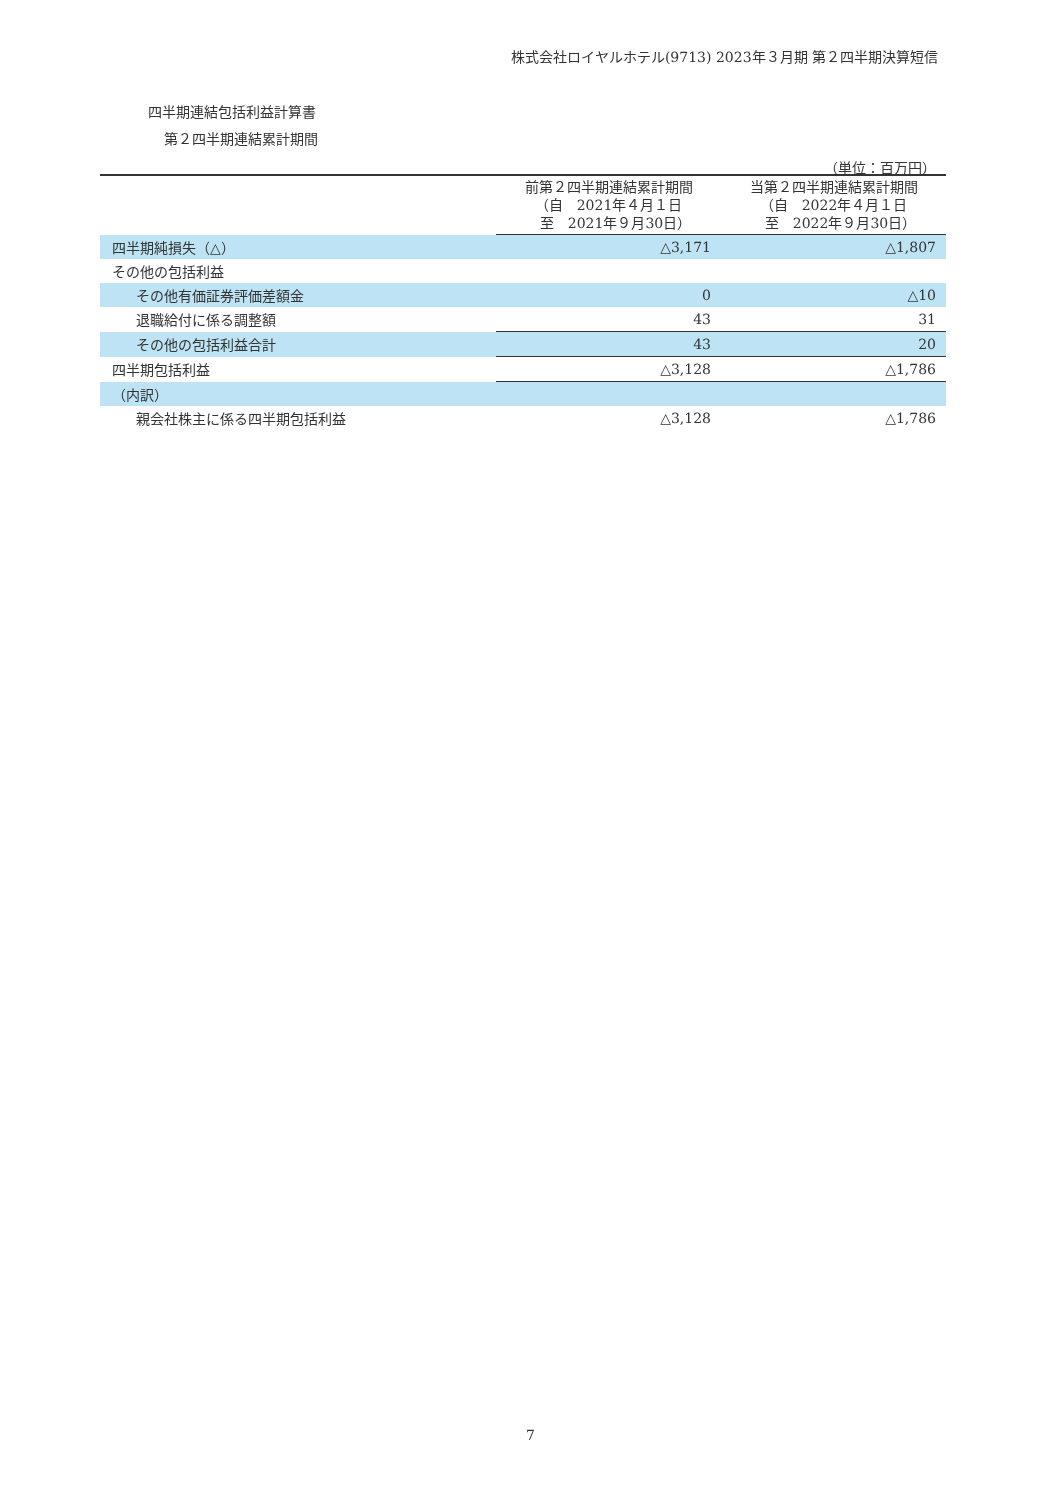株式会社ロイヤルホテル(9713) 2023年３月期 第２四半期決算短信
四半期連結包括利益計算書
第２四半期連結累計期間
（単位：百万円）
| | 前第２四半期連結累計期間 （自 2021年４月１日 至 2021年９月30日） | 当第２四半期連結累計期間 （自 2022年４月１日 至 2022年９月30日） |
| --- | --- | --- |
| 四半期純損失（△） | △3,171 | △1,807 |
| その他の包括利益 | | |
| その他有価証券評価差額金 | 0 | △10 |
| 退職給付に係る調整額 | 43 | 31 |
| その他の包括利益合計 | 43 | 20 |
| 四半期包括利益 | △3,128 | △1,786 |
| （内訳） | | |
| 親会社株主に係る四半期包括利益 | △3,128 | △1,786 |
7